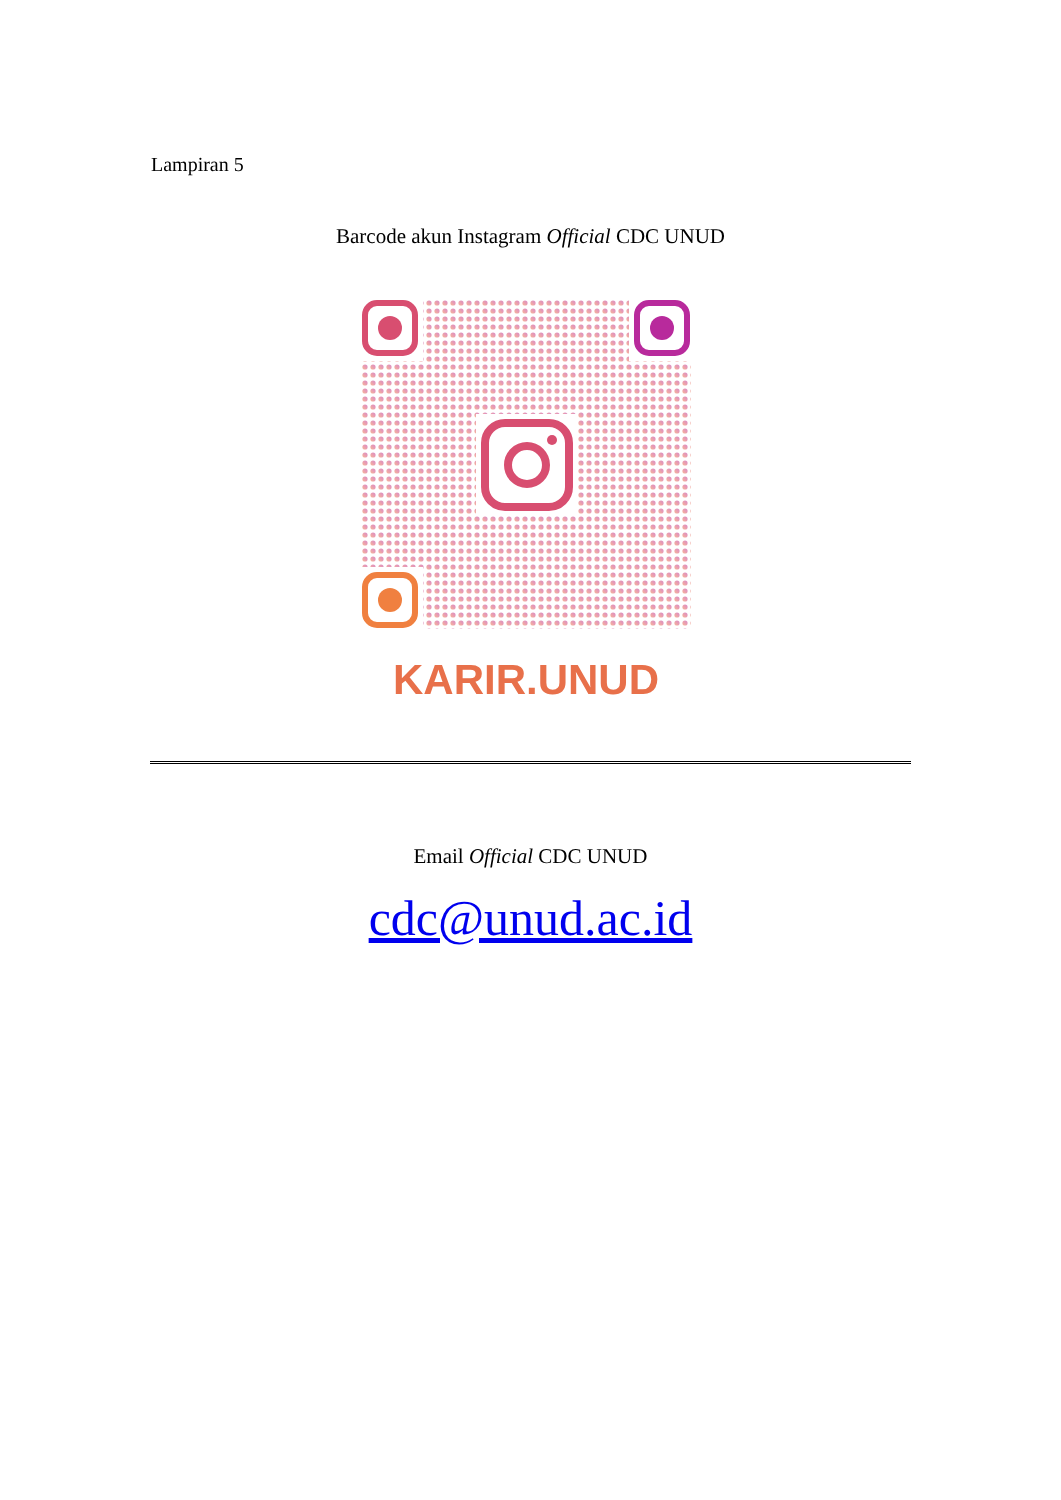Lampiran 5
Barcode akun Instagram Official CDC UNUD
KARIR.UNUD
Email Official CDC UNUD
cdc@unud.ac.id